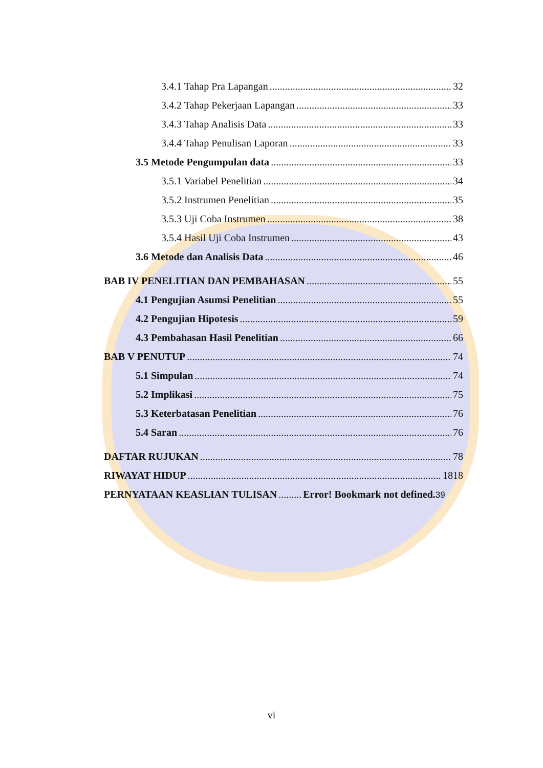3.4.1 Tahap Pra Lapangan 32
3.4.2 Tahap Pekerjaan Lapangan 33
3.4.3 Tahap Analisis Data 33
3.4.4 Tahap Penulisan Laporan 33
3.5 Metode Pengumpulan data 33
3.5.1 Variabel Penelitian 34
3.5.2 Instrumen Penelitian 35
3.5.3 Uji Coba Instrumen 38
3.5.4 Hasil Uji Coba Instrumen 43
3.6 Metode dan Analisis Data 46
BAB IV PENELITIAN DAN PEMBAHASAN 55
4.1 Pengujian Asumsi Penelitian 55
4.2 Pengujian Hipotesis 59
4.3 Pembahasan Hasil Penelitian 66
BAB V PENUTUP 74
5.1 Simpulan 74
5.2 Implikasi 75
5.3 Keterbatasan Penelitian 76
5.4 Saran 76
DAFTAR RUJUKAN 78
RIWAYAT HIDUP 1818
PERNYATAAN KEASLIAN TULISAN Error! Bookmark not defined.39
vi